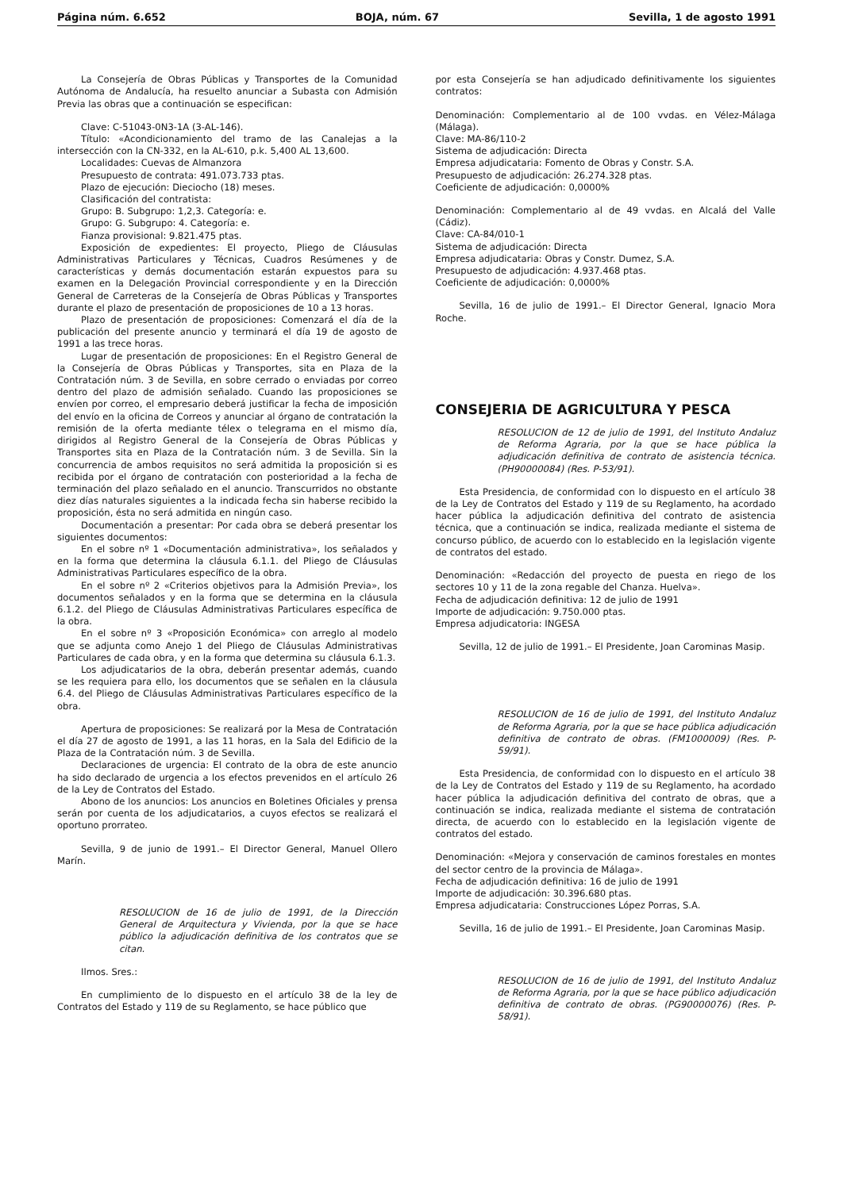Página núm. 6.652 BOJA, núm. 67 Sevilla, 1 de agosto 1991
La Consejería de Obras Públicas y Transportes de la Comunidad Autónoma de Andalucía, ha resuelto anunciar a Subasta con Admisión Previa las obras que a continuación se especifican:
Clave: C-51043-0N3-1A (3-AL-146).
Título: «Acondicionamiento del tramo de las Canalejas a la intersección con la CN-332, en la AL-610, p.k. 5,400 AL 13,600.
Localidades: Cuevas de Almanzora
Presupuesto de contrata: 491.073.733 ptas.
Plazo de ejecución: Dieciocho (18) meses.
Clasificación del contratista:
Grupo: B. Subgrupo: 1,2,3. Categoría: e.
Grupo: G. Subgrupo: 4. Categoría: e.
Fianza provisional: 9.821.475 ptas.
Exposición de expedientes: El proyecto, Pliego de Cláusulas Administrativas Particulares y Técnicas, Cuadros Resúmenes y de características y demás documentación estarán expuestos para su examen en la Delegación Provincial correspondiente y en la Dirección General de Carreteras de la Consejería de Obras Públicas y Transportes durante el plazo de presentación de proposiciones de 10 a 13 horas.
Plazo de presentación de proposiciones: Comenzará el día de la publicación del presente anuncio y terminará el día 19 de agosto de 1991 a las trece horas.
Lugar de presentación de proposiciones: En el Registro General de la Consejería de Obras Públicas y Transportes, sita en Plaza de la Contratación núm. 3 de Sevilla, en sobre cerrado o enviadas por correo dentro del plazo de admisión señalado. Cuando las proposiciones se envíen por correo, el empresario deberá justificar la fecha de imposición del envío en la oficina de Correos y anunciar al órgano de contratación la remisión de la oferta mediante télex o telegrama en el mismo día, dirigidos al Registro General de la Consejería de Obras Públicas y Transportes sita en Plaza de la Contratación núm. 3 de Sevilla. Sin la concurrencia de ambos requisitos no será admitida la proposición si es recibida por el órgano de contratación con posterioridad a la fecha de terminación del plazo señalado en el anuncio. Transcurridos no obstante diez días naturales siguientes a la indicada fecha sin haberse recibido la proposición, ésta no será admitida en ningún caso.
Documentación a presentar: Por cada obra se deberá presentar los siguientes documentos:
En el sobre nº 1 «Documentación administrativa», los señalados y en la forma que determina la cláusula 6.1.1. del Pliego de Cláusulas Administrativas Particulares específico de la obra.
En el sobre nº 2 «Criterios objetivos para la Admisión Previa», los documentos señalados y en la forma que se determina en la cláusula 6.1.2. del Pliego de Cláusulas Administrativas Particulares específica de la obra.
En el sobre nº 3 «Proposición Económica» con arreglo al modelo que se adjunta como Anejo 1 del Pliego de Cláusulas Administrativas Particulares de cada obra, y en la forma que determina su cláusula 6.1.3.
Los adjudicatarios de la obra, deberán presentar además, cuando se les requiera para ello, los documentos que se señalen en la cláusula 6.4. del Pliego de Cláusulas Administrativas Particulares específico de la obra.
Apertura de proposiciones: Se realizará por la Mesa de Contratación el día 27 de agosto de 1991, a las 11 horas, en la Sala del Edificio de la Plaza de la Contratación núm. 3 de Sevilla.
Declaraciones de urgencia: El contrato de la obra de este anuncio ha sido declarado de urgencia a los efectos prevenidos en el artículo 26 de la Ley de Contratos del Estado.
Abono de los anuncios: Los anuncios en Boletines Oficiales y prensa serán por cuenta de los adjudicatarios, a cuyos efectos se realizará el oportuno prorrateo.
Sevilla, 9 de junio de 1991.– El Director General, Manuel Ollero Marín.
RESOLUCION de 16 de julio de 1991, de la Dirección General de Arquitectura y Vivienda, por la que se hace público la adjudicación definitiva de los contratos que se citan.
Ilmos. Sres.:
En cumplimiento de lo dispuesto en el artículo 38 de la ley de Contratos del Estado y 119 de su Reglamento, se hace público que
por esta Consejería se han adjudicado definitivamente los siguientes contratos:
Denominación: Complementario al de 100 vvdas. en Vélez-Málaga (Málaga).
Clave: MA-86/110-2
Sistema de adjudicación: Directa
Empresa adjudicataria: Fomento de Obras y Constr. S.A.
Presupuesto de adjudicación: 26.274.328 ptas.
Coeficiente de adjudicación: 0,0000%
Denominación: Complementario al de 49 vvdas. en Alcalá del Valle (Cádiz).
Clave: CA-84/010-1
Sistema de adjudicación: Directa
Empresa adjudicataria: Obras y Constr. Dumez, S.A.
Presupuesto de adjudicación: 4.937.468 ptas.
Coeficiente de adjudicación: 0,0000%
Sevilla, 16 de julio de 1991.– El Director General, Ignacio Mora Roche.
CONSEJERIA DE AGRICULTURA Y PESCA
RESOLUCION de 12 de julio de 1991, del Instituto Andaluz de Reforma Agraria, por la que se hace pública la adjudicación definitiva de contrato de asistencia técnica. (PH90000084) (Res. P-53/91).
Esta Presidencia, de conformidad con lo dispuesto en el artículo 38 de la Ley de Contratos del Estado y 119 de su Reglamento, ha acordado hacer pública la adjudicación definitiva del contrato de asistencia técnica, que a continuación se indica, realizada mediante el sistema de concurso público, de acuerdo con lo establecido en la legislación vigente de contratos del estado.
Denominación: «Redacción del proyecto de puesta en riego de los sectores 10 y 11 de la zona regable del Chanza. Huelva».
Fecha de adjudicación definitiva: 12 de julio de 1991
Importe de adjudicación: 9.750.000 ptas.
Empresa adjudicatoria: INGESA
Sevilla, 12 de julio de 1991.– El Presidente, Joan Carominas Masip.
RESOLUCION de 16 de julio de 1991, del Instituto Andaluz de Reforma Agraria, por la que se hace pública adjudicación definitiva de contrato de obras. (FM1000009) (Res. P-59/91).
Esta Presidencia, de conformidad con lo dispuesto en el artículo 38 de la Ley de Contratos del Estado y 119 de su Reglamento, ha acordado hacer pública la adjudicación definitiva del contrato de obras, que a continuación se indica, realizada mediante el sistema de contratación directa, de acuerdo con lo establecido en la legislación vigente de contratos del estado.
Denominación: «Mejora y conservación de caminos forestales en montes del sector centro de la provincia de Málaga».
Fecha de adjudicación definitiva: 16 de julio de 1991
Importe de adjudicación: 30.396.680 ptas.
Empresa adjudicataria: Construcciones López Porras, S.A.
Sevilla, 16 de julio de 1991.– El Presidente, Joan Carominas Masip.
RESOLUCION de 16 de julio de 1991, del Instituto Andaluz de Reforma Agraria, por la que se hace público adjudicación definitiva de contrato de obras. (PG90000076) (Res. P-58/91).